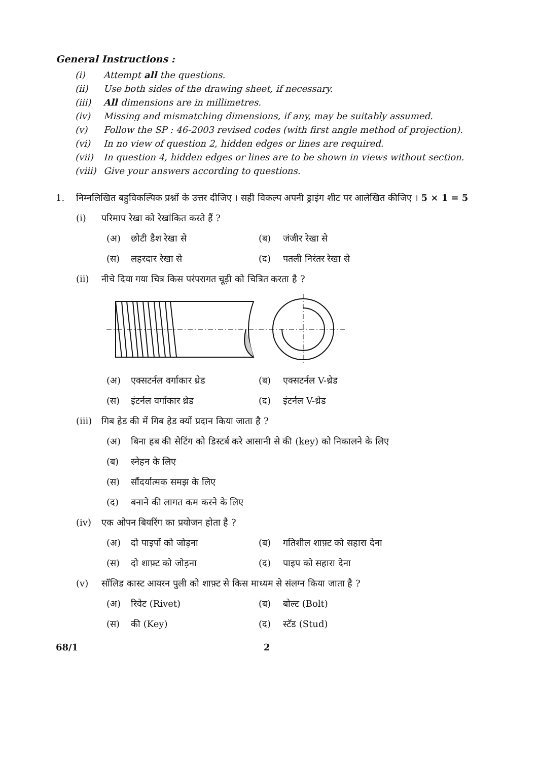General Instructions :
(i) Attempt all the questions.
(ii) Use both sides of the drawing sheet, if necessary.
(iii) All dimensions are in millimetres.
(iv) Missing and mismatching dimensions, if any, may be suitably assumed.
(v) Follow the SP : 46-2003 revised codes (with first angle method of projection).
(vi) In no view of question 2, hidden edges or lines are required.
(vii) In question 4, hidden edges or lines are to be shown in views without section.
(viii) Give your answers according to questions.
1. निम्नलिखित बहुविकल्पिक प्रश्नों के उत्तर दीजिए । सही विकल्प अपनी ड्राइंग शीट पर आलेखित कीजिए । 5 × 1 = 5
(i) परिमाप रेखा को रेखांकित करते हैं ?
(अ) छोटी डैश रेखा से (ब) जंजीर रेखा से
(स) लहरदार रेखा से (द) पतली निरंतर रेखा से
(ii) नीचे दिया गया चित्र किस परंपरागत चूड़ी को चित्रित करता है ?
(अ) एक्सटर्नल वर्गाकार थ्रेड
(ब) एक्सटर्नल V-थ्रेड
(स) इंटर्नल वर्गाकार थ्रेड (द) इंटर्नल V-थ्रेड
(iii) गिब हेड की में गिब हेड क्यों प्रदान किया जाता है ?
(अ) बिना हब की सेटिंग को डिस्टर्ब करे आसानी से की (key) को निकालने के लिए
(ब) स्नेहन के लिए
(स) सौंदर्यात्मक समझ के लिए
(द) बनाने की लागत कम करने के लिए
(iv) एक ओपन बियरिंग का प्रयोजन होता है ?
(अ) दो पाइपों को जोड़ना (ब) गतिशील शाफ़्ट को सहारा देना
(स) दो शाफ़्ट को जोड़ना (द) पाइप को सहारा देना
(v) सॉलिड कास्ट आयरन पुली को शाफ़्ट से किस माध्यम से संलग्न किया जाता है ?
(अ) रिवेट (Rivet) (ब) बोल्ट (Bolt)
(स) की (Key) (द) स्टॅड (Stud)
68/1 2